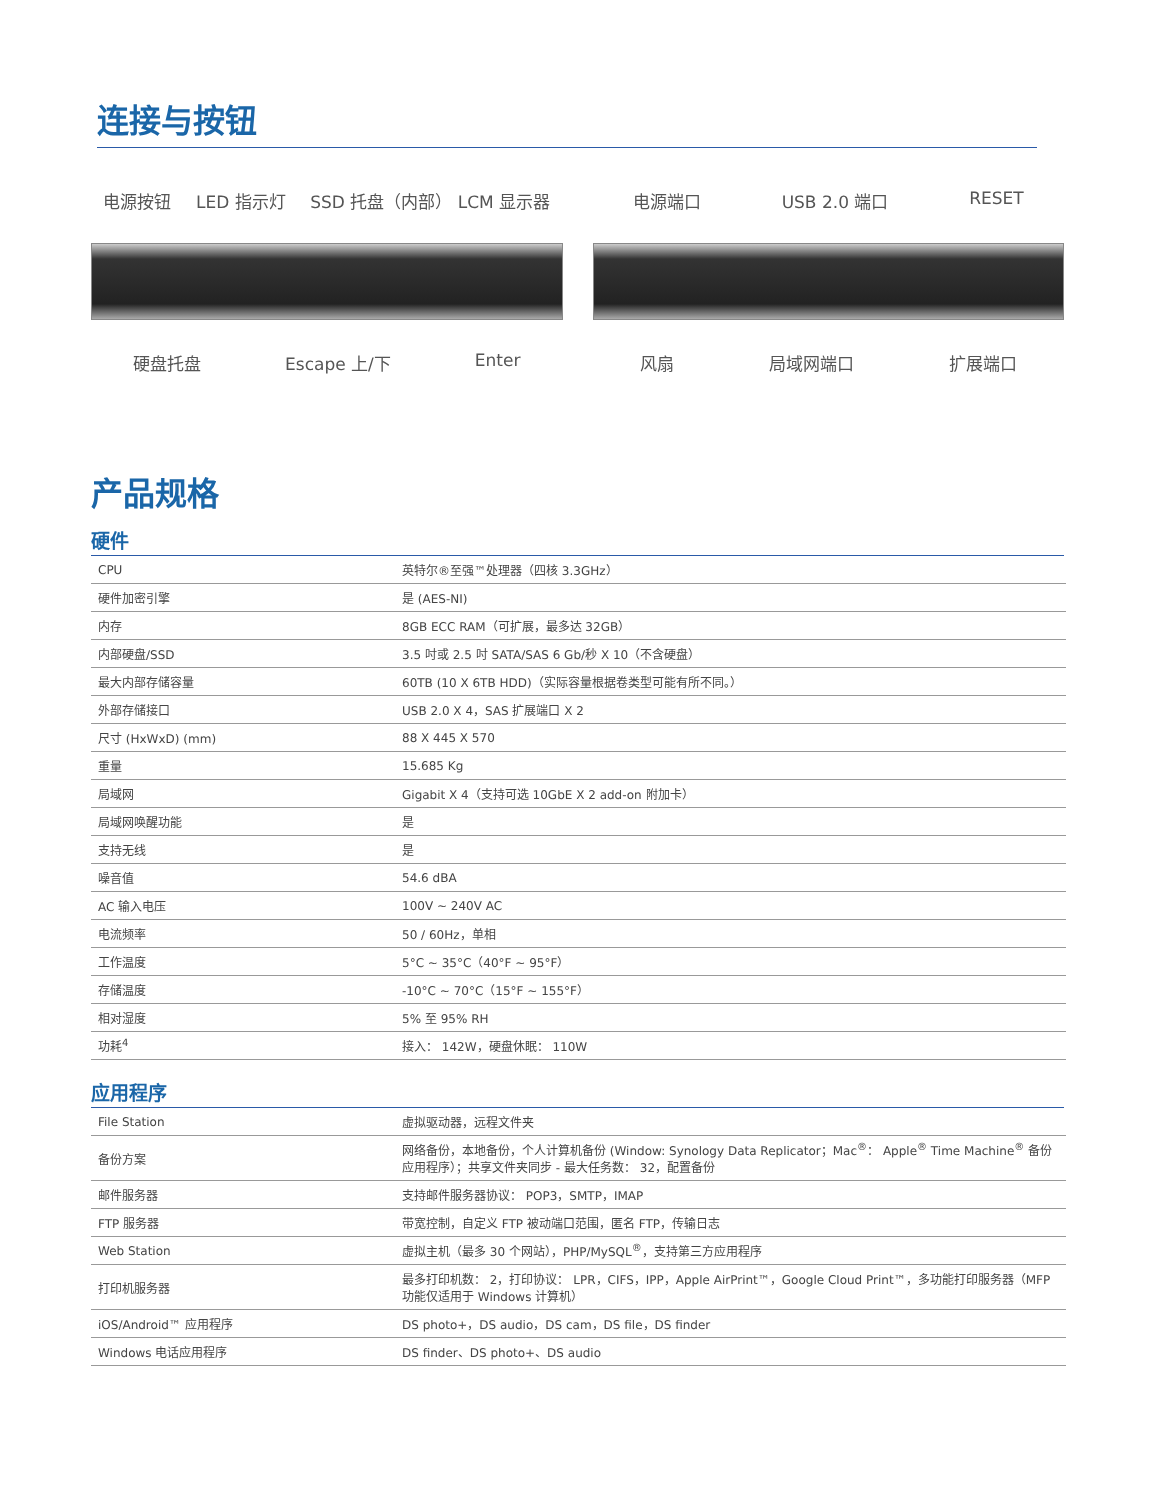连接与按钮
电源按钮 LED 指示灯 SSD 托盘（内部） LCM 显示器
硬盘托盘 Escape 上/下 Enter
电源端口 USB 2.0 端口 RESET
风扇 局域网端口 扩展端口
产品规格
硬件
| CPU | 英特尔®至强™处理器（四核 3.3GHz） |
| 硬件加密引擎 | 是 (AES-NI) |
| 内存 | 8GB ECC RAM（可扩展，最多达 32GB） |
| 内部硬盘/SSD | 3.5 吋或 2.5 吋 SATA/SAS 6 Gb/秒 X 10（不含硬盘） |
| 最大内部存储容量 | 60TB (10 X 6TB HDD)（实际容量根据卷类型可能有所不同。） |
| 外部存储接口 | USB 2.0 X 4，SAS 扩展端口 X 2 |
| 尺寸 (HxWxD) (mm) | 88 X 445 X 570 |
| 重量 | 15.685 Kg |
| 局域网 | Gigabit X 4（支持可选 10GbE X 2 add-on 附加卡） |
| 局域网唤醒功能 | 是 |
| 支持无线 | 是 |
| 噪音值 | 54.6 dBA |
| AC 输入电压 | 100V ~ 240V AC |
| 电流频率 | 50 / 60Hz，单相 |
| 工作温度 | 5°C ~ 35°C（40°F ~ 95°F） |
| 存储温度 | -10°C ~ 70°C（15°F ~ 155°F） |
| 相对湿度 | 5% 至 95% RH |
| 功耗<sup>4</sup> | 接入： 142W，硬盘休眠： 110W |
应用程序
| File Station | 虚拟驱动器，远程文件夹 |
| 备份方案 | 网络备份，本地备份，个人计算机备份 (Window: Synology Data Replicator；Mac<sup>®</sup>： Apple<sup>®</sup> Time Machine<sup>®</sup> 备份应用程序）；共享文件夹同步 - 最大任务数： 32，配置备份 |
| 邮件服务器 | 支持邮件服务器协议： POP3，SMTP，IMAP |
| FTP 服务器 | 带宽控制，自定义 FTP 被动端口范围，匿名 FTP，传输日志 |
| Web Station | 虚拟主机（最多 30 个网站），PHP/MySQL<sup>®</sup>，支持第三方应用程序 |
| 打印机服务器 | 最多打印机数： 2，打印协议： LPR，CIFS，IPP，Apple AirPrint™，Google Cloud Print™，多功能打印服务器（MFP 功能仅适用于 Windows 计算机） |
| iOS/Android™ 应用程序 | DS photo+，DS audio，DS cam，DS file，DS finder |
| Windows 电话应用程序 | DS finder、DS photo+、DS audio |